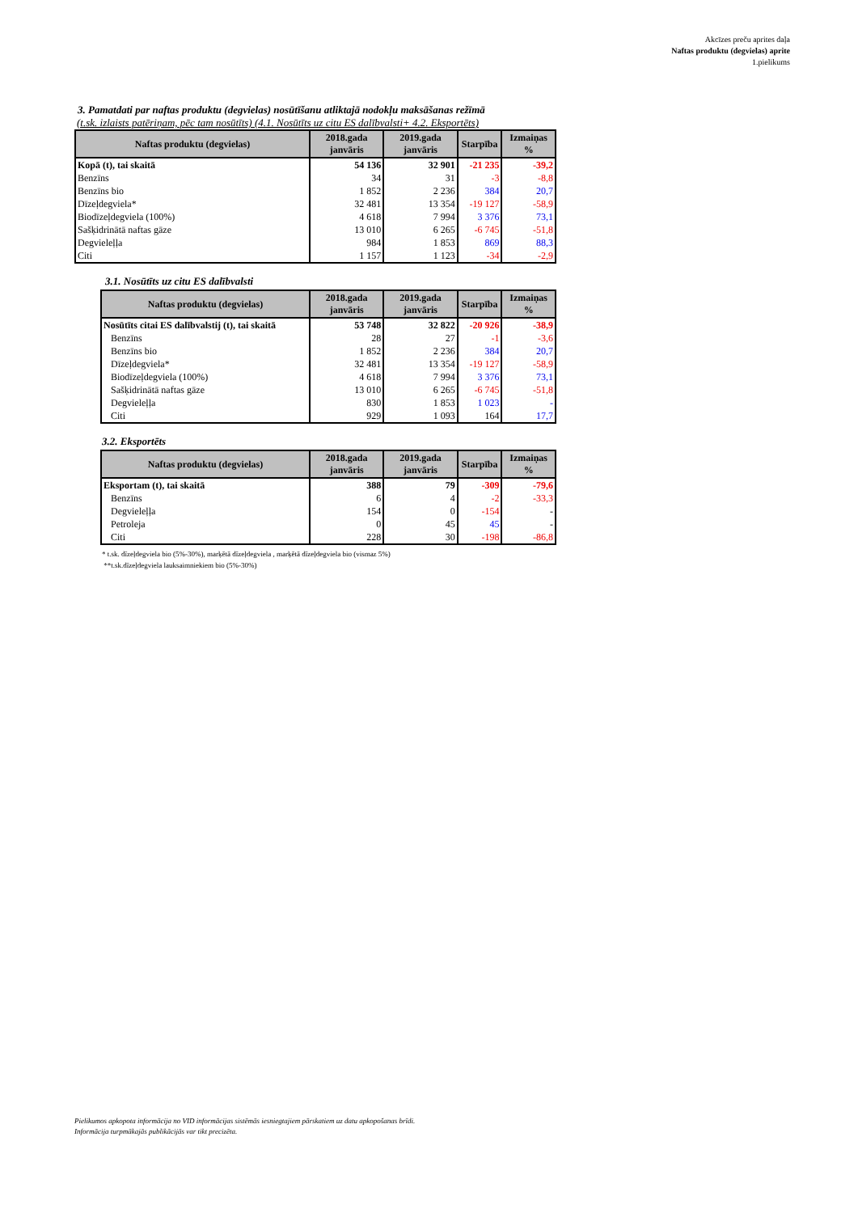Akcīzes preču aprites daļa
Naftas produktu (degvielas) aprite
1.pielikums
3. Pamatdati par naftas produktu (degvielas) nosūtīšanu atliktajā nodokļu maksāšanas režīmā
(t.sk. izlaists patēriņam, pēc tam nosūtīts) (4.1. Nosūtīts uz citu ES dalībvalsti+ 4.2. Eksportēts)
| Naftas produktu (degvielas) | 2018.gada janvāris | 2019.gada janvāris | Starpība | Izmaiņas % |
| --- | --- | --- | --- | --- |
| Kopā (t), tai skaitā | 54 136 | 32 901 | -21 235 | -39,2 |
| Benzīns | 34 | 31 | -3 | -8,8 |
| Benzīns bio | 1 852 | 2 236 | 384 | 20,7 |
| Dīzeļdegviela* | 32 481 | 13 354 | -19 127 | -58,9 |
| Biodīzeļdegviela (100%) | 4 618 | 7 994 | 3 376 | 73,1 |
| Sašķidrinātā naftas gāze | 13 010 | 6 265 | -6 745 | -51,8 |
| Degvieleļļa | 984 | 1 853 | 869 | 88,3 |
| Citi | 1 157 | 1 123 | -34 | -2,9 |
3.1. Nosūtīts uz citu ES dalībvalsti
| Naftas produktu (degvielas) | 2018.gada janvāris | 2019.gada janvāris | Starpība | Izmaiņas % |
| --- | --- | --- | --- | --- |
| Nosūtīts citai ES dalībvalstij (t), tai skaitā | 53 748 | 32 822 | -20 926 | -38,9 |
| Benzīns | 28 | 27 | -1 | -3,6 |
| Benzīns bio | 1 852 | 2 236 | 384 | 20,7 |
| Dīzeļdegviela* | 32 481 | 13 354 | -19 127 | -58,9 |
| Biodīzeļdegviela (100%) | 4 618 | 7 994 | 3 376 | 73,1 |
| Sašķidrinātā naftas gāze | 13 010 | 6 265 | -6 745 | -51,8 |
| Degvieleļļa | 830 | 1 853 | 1 023 | - |
| Citi | 929 | 1 093 | 164 | 17,7 |
3.2. Eksportēts
| Naftas produktu (degvielas) | 2018.gada janvāris | 2019.gada janvāris | Starpība | Izmaiņas % |
| --- | --- | --- | --- | --- |
| Eksportam (t), tai skaitā | 388 | 79 | -309 | -79,6 |
| Benzīns | 6 | 4 | -2 | -33,3 |
| Degvieleļļa | 154 | 0 | -154 | - |
| Petroleja | 0 | 45 | 45 | - |
| Citi | 228 | 30 | -198 | -86,8 |
* t.sk. dīzeļdegviela bio (5%-30%), marķētā dīzeļdegviela , marķētā dīzeļdegviela bio (vismaz 5%)
**t.sk.dīzeļdegviela lauksaimniekiem bio (5%-30%)
Pielikumos apkopota informācija no VID informācijas sistēmās iesniegtajiem pārskatiem uz datu apkopošanas brīdi.
Informācija turpmākajās publikācijās var tikt precizēta.